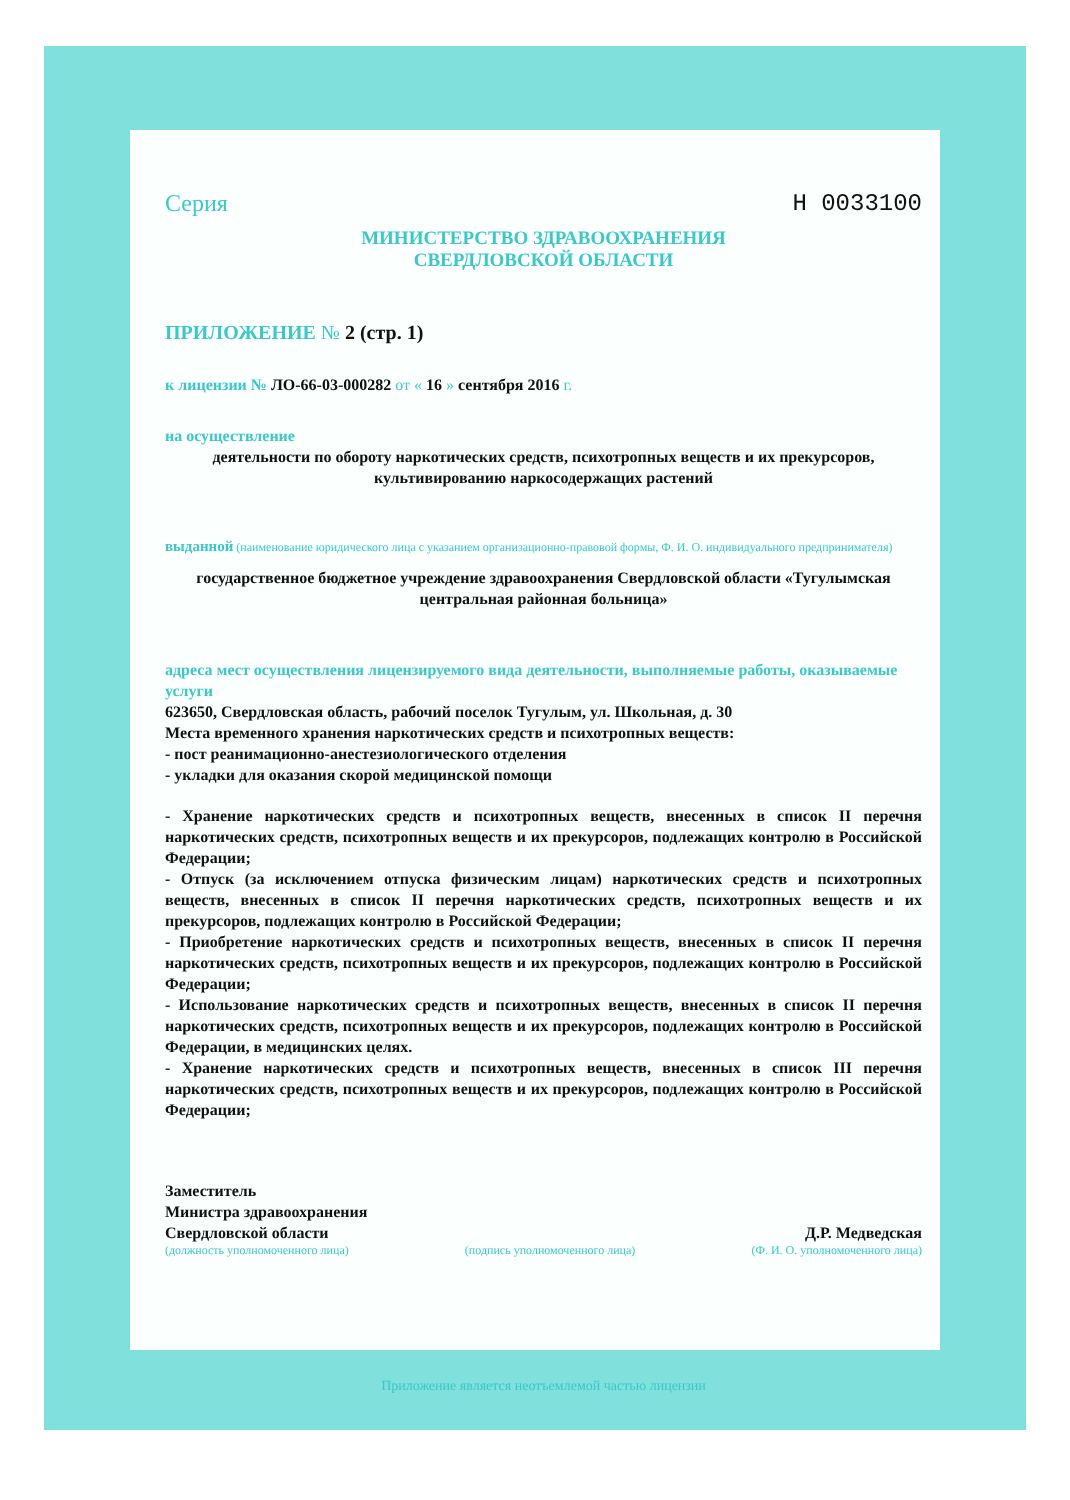Серия Н 0033100
МИНИСТЕРСТВО ЗДРАВООХРАНЕНИЯ
СВЕРДЛОВСКОЙ ОБЛАСТИ
ПРИЛОЖЕНИЕ № 2 (стр. 1)
к лицензии № ЛО-66-03-000282 от « 16 » сентября 2016 г.
на осуществление
деятельности по обороту наркотических средств, психотропных веществ и их прекурсоров, культивированию наркосодержащих растений
выданной (наименование юридического лица с указанием организационно-правовой формы, Ф. И. О. индивидуального предпринимателя)
государственное бюджетное учреждение здравоохранения Свердловской области «Тугулымская центральная районная больница»
адреса мест осуществления лицензируемого вида деятельности, выполняемые работы, оказываемые услуги
623650, Свердловская область, рабочий поселок Тугулым, ул. Школьная, д. 30
Места временного хранения наркотических средств и психотропных веществ:
- пост реанимационно-анестезиологического отделения
- укладки для оказания скорой медицинской помощи
- Хранение наркотических средств и психотропных веществ, внесенных в список II перечня наркотических средств, психотропных веществ и их прекурсоров, подлежащих контролю в Российской Федерации;
- Отпуск (за исключением отпуска физическим лицам) наркотических средств и психотропных веществ, внесенных в список II перечня наркотических средств, психотропных веществ и их прекурсоров, подлежащих контролю в Российской Федерации;
- Приобретение наркотических средств и психотропных веществ, внесенных в список II перечня наркотических средств, психотропных веществ и их прекурсоров, подлежащих контролю в Российской Федерации;
- Использование наркотических средств и психотропных веществ, внесенных в список II перечня наркотических средств, психотропных веществ и их прекурсоров, подлежащих контролю в Российской Федерации, в медицинских целях.
- Хранение наркотических средств и психотропных веществ, внесенных в список III перечня наркотических средств, психотропных веществ и их прекурсоров, подлежащих контролю в Российской Федерации;
Заместитель
Министра здравоохранения
Свердловской области
Д.Р. Медведская
(должность уполномоченного лица) (подпись уполномоченного лица) (Ф. И. О. уполномоченного лица)
Приложение является неотъемлемой частью лицензии